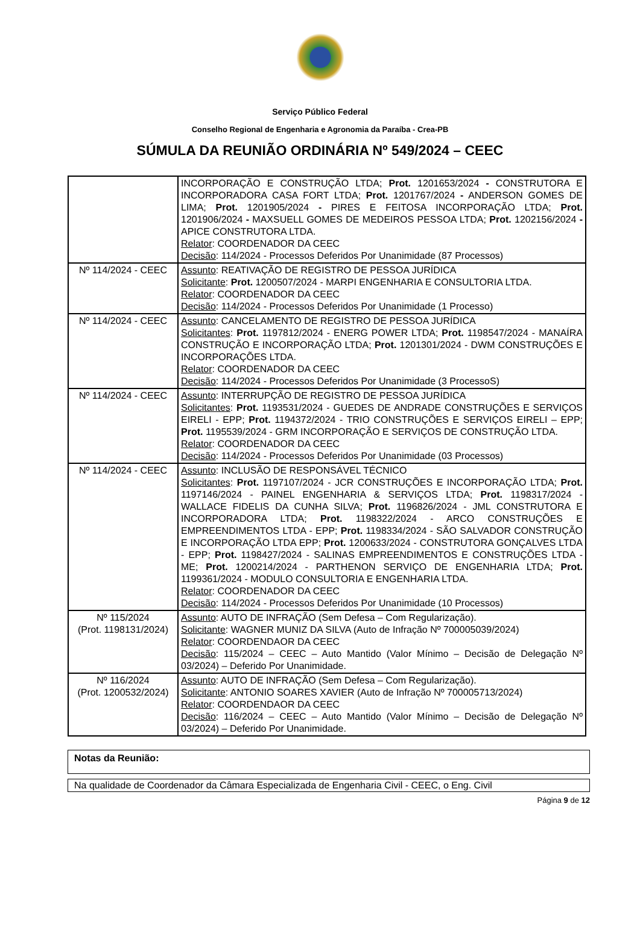Serviço Público Federal
Conselho Regional de Engenharia e Agronomia da Paraíba - Crea-PB
SÚMULA DA REUNIÃO ORDINÁRIA Nº 549/2024 – CEEC
| | INCORPORAÇÃO E CONSTRUÇÃO LTDA; Prot. 1201653/2024 - CONSTRUTORA E INCORPORADORA CASA FORT LTDA; Prot. 1201767/2024 - ANDERSON GOMES DE LIMA; Prot. 1201905/2024 - PIRES E FEITOSA INCORPORAÇÃO LTDA; Prot. 1201906/2024 - MAXSUELL GOMES DE MEDEIROS PESSOA LTDA; Prot. 1202156/2024 - APICE CONSTRUTORA LTDA. Relator : COORDENADOR DA CEEC Decisão : 114/2024 - Processos Deferidos Por Unanimidade (87 Processos) |
| Nº 114/2024 - CEEC | Assunto : REATIVAÇÃO DE REGISTRO DE PESSOA JURÍDICA Solicitante : Prot. 1200507/2024 - MARPI ENGENHARIA E CONSULTORIA LTDA. Relator : COORDENADOR DA CEEC Decisão : 114/2024 - Processos Deferidos Por Unanimidade (1 Processo) |
| Nº 114/2024 - CEEC | Assunto : CANCELAMENTO DE REGISTRO DE PESSOA JURÍDICA Solicitantes : Prot. 1197812/2024 - ENERG POWER LTDA; Prot. 1198547/2024 - MANAÍRA CONSTRUÇÃO E INCORPORAÇÃO LTDA; Prot. 1201301/2024 - DWM CONSTRUÇÕES E INCORPORAÇÕES LTDA. Relator : COORDENADOR DA CEEC Decisão : 114/2024 - Processos Deferidos Por Unanimidade (3 ProcessoS) |
| Nº 114/2024 - CEEC | Assunto : INTERRUPÇÃO DE REGISTRO DE PESSOA JURÍDICA Solicitantes : Prot. 1193531/2024 - GUEDES DE ANDRADE CONSTRUÇÕES E SERVIÇOS EIRELI - EPP; Prot. 1194372/2024 - TRIO CONSTRUÇÕES E SERVIÇOS EIRELI – EPP; Prot. 1195539/2024 - GRM INCORPORAÇÃO E SERVIÇOS DE CONSTRUÇÃO LTDA. Relator : COORDENADOR DA CEEC Decisão : 114/2024 - Processos Deferidos Por Unanimidade (03 Processos) |
| Nº 114/2024 - CEEC | Assunto : INCLUSÃO DE RESPONSÁVEL TÉCNICO Solicitantes : Prot. 1197107/2024 - JCR CONSTRUÇÕES E INCORPORAÇÃO LTDA; Prot. 1197146/2024 - PAINEL ENGENHARIA & SERVIÇOS LTDA; Prot. 1198317/2024 - WALLACE FIDELIS DA CUNHA SILVA; Prot. 1196826/2024 - JML CONSTRUTORA E INCORPORADORA LTDA; Prot. 1198322/2024 - ARCO CONSTRUÇÕES E EMPREENDIMENTOS LTDA - EPP; Prot. 1198334/2024 - SÃO SALVADOR CONSTRUÇÃO E INCORPORAÇÃO LTDA EPP; Prot. 1200633/2024 - CONSTRUTORA GONÇALVES LTDA - EPP; Prot. 1198427/2024 - SALINAS EMPREENDIMENTOS E CONSTRUÇÕES LTDA - ME; Prot. 1200214/2024 - PARTHENON SERVIÇO DE ENGENHARIA LTDA; Prot. 1199361/2024 - MODULO CONSULTORIA E ENGENHARIA LTDA. Relator : COORDENADOR DA CEEC Decisão : 114/2024 - Processos Deferidos Por Unanimidade (10 Processos) |
| Nº 115/2024 (Prot. 1198131/2024) | Assunto : AUTO DE INFRAÇÃO (Sem Defesa – Com Regularização). Solicitante : WAGNER MUNIZ DA SILVA (Auto de Infração Nº 700005039/2024) Relator : COORDENDAOR DA CEEC Decisão : 115/2024 – CEEC – Auto Mantido (Valor Mínimo – Decisão de Delegação Nº 03/2024) – Deferido Por Unanimidade. |
| Nº 116/2024 (Prot. 1200532/2024) | Assunto : AUTO DE INFRAÇÃO (Sem Defesa – Com Regularização). Solicitante : ANTONIO SOARES XAVIER (Auto de Infração Nº 700005713/2024) Relator : COORDENDAOR DA CEEC Decisão : 116/2024 – CEEC – Auto Mantido (Valor Mínimo – Decisão de Delegação Nº 03/2024) – Deferido Por Unanimidade. |
Notas da Reunião:
Na qualidade de Coordenador da Câmara Especializada de Engenharia Civil - CEEC, o Eng. Civil
Página 9 de 12